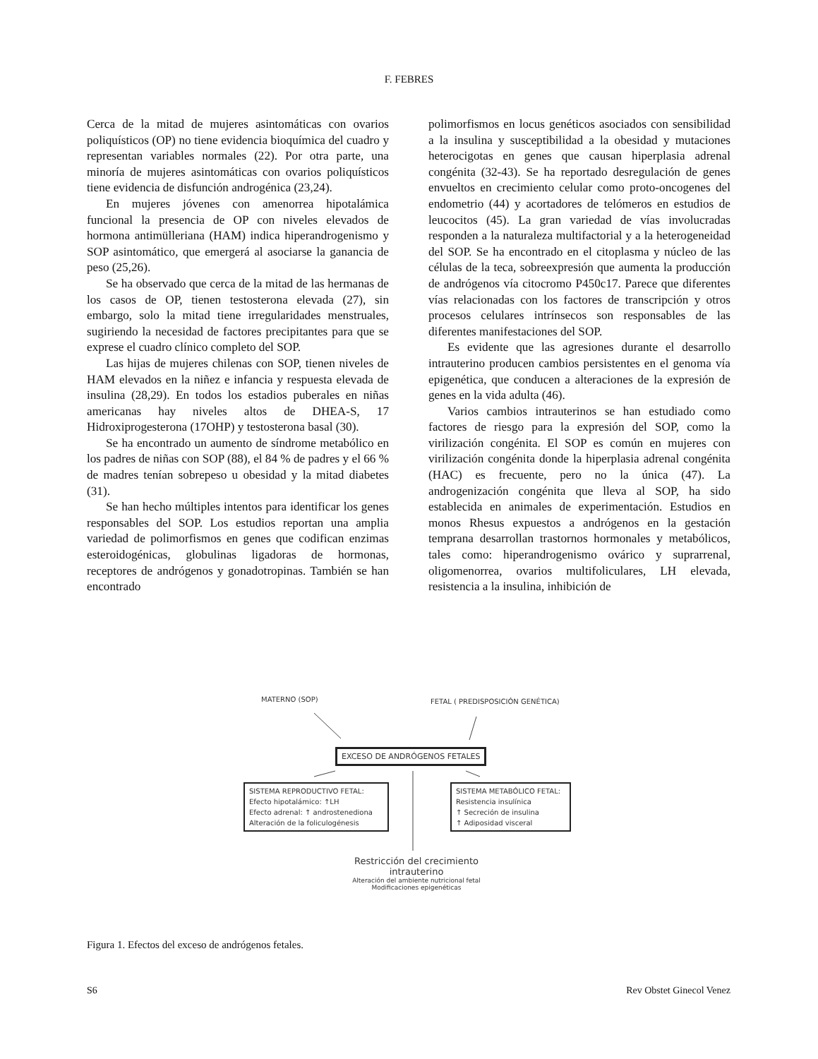F. FEBRES
Cerca de la mitad de mujeres asintomáticas con ovarios poliquísticos (OP) no tiene evidencia bioquímica del cuadro y representan variables normales (22). Por otra parte, una minoría de mujeres asintomáticas con ovarios poliquísticos tiene evidencia de disfunción androgénica (23,24).
En mujeres jóvenes con amenorrea hipotalámica funcional la presencia de OP con niveles elevados de hormona antimülleriana (HAM) indica hiperandrogenismo y SOP asintomático, que emergerá al asociarse la ganancia de peso (25,26).
Se ha observado que cerca de la mitad de las hermanas de los casos de OP, tienen testosterona elevada (27), sin embargo, solo la mitad tiene irregularidades menstruales, sugiriendo la necesidad de factores precipitantes para que se exprese el cuadro clínico completo del SOP.
Las hijas de mujeres chilenas con SOP, tienen niveles de HAM elevados en la niñez e infancia y respuesta elevada de insulina (28,29). En todos los estadios puberales en niñas americanas hay niveles altos de DHEA-S, 17 Hidroxiprogesterona (17OHP) y testosterona basal (30).
Se ha encontrado un aumento de síndrome metabólico en los padres de niñas con SOP (88), el 84 % de padres y el 66 % de madres tenían sobrepeso u obesidad y la mitad diabetes (31).
Se han hecho múltiples intentos para identificar los genes responsables del SOP. Los estudios reportan una amplia variedad de polimorfismos en genes que codifican enzimas esteroidogénicas, globulinas ligadoras de hormonas, receptores de andrógenos y gonadotropinas. También se han encontrado
polimorfismos en locus genéticos asociados con sensibilidad a la insulina y susceptibilidad a la obesidad y mutaciones heterocigotas en genes que causan hiperplasia adrenal congénita (32-43). Se ha reportado desregulación de genes envueltos en crecimiento celular como proto-oncogenes del endometrio (44) y acortadores de telómeros en estudios de leucocitos (45). La gran variedad de vías involucradas responden a la naturaleza multifactorial y a la heterogeneidad del SOP. Se ha encontrado en el citoplasma y núcleo de las células de la teca, sobreexpresión que aumenta la producción de andrógenos vía citocromo P450c17. Parece que diferentes vías relacionadas con los factores de transcripción y otros procesos celulares intrínsecos son responsables de las diferentes manifestaciones del SOP.
Es evidente que las agresiones durante el desarrollo intrauterino producen cambios persistentes en el genoma vía epigenética, que conducen a alteraciones de la expresión de genes en la vida adulta (46).
Varios cambios intrauterinos se han estudiado como factores de riesgo para la expresión del SOP, como la virilización congénita. El SOP es común en mujeres con virilización congénita donde la hiperplasia adrenal congénita (HAC) es frecuente, pero no la única (47). La androgenización congénita que lleva al SOP, ha sido establecida en animales de experimentación. Estudios en monos Rhesus expuestos a andrógenos en la gestación temprana desarrollan trastornos hormonales y metabólicos, tales como: hiperandrogenismo ovárico y suprarrenal, oligomenorrea, ovarios multifoliculares, LH elevada, resistencia a la insulina, inhibición de
MATERNO (SOP)
FETAL ( PREDISPOSICIÓN GENÉTICA)
EXCESO DE ANDRÓGENOS FETALES
SISTEMA REPRODUCTIVO FETAL:
Efecto hipotalámico: ↑LH
Efecto adrenal: ↑ androstenediona
Alteración de la foliculogénesis
SISTEMA METABÓLICO FETAL:
Resistencia insulínica
↑ Secreción de insulina
↑ Adiposidad visceral
Restricción del crecimiento intrauterino
Alteración del ambiente nutricional fetal
Modificaciones epigenéticas
Figura 1. Efectos del exceso de andrógenos fetales.
S6 Rev Obstet Ginecol Venez